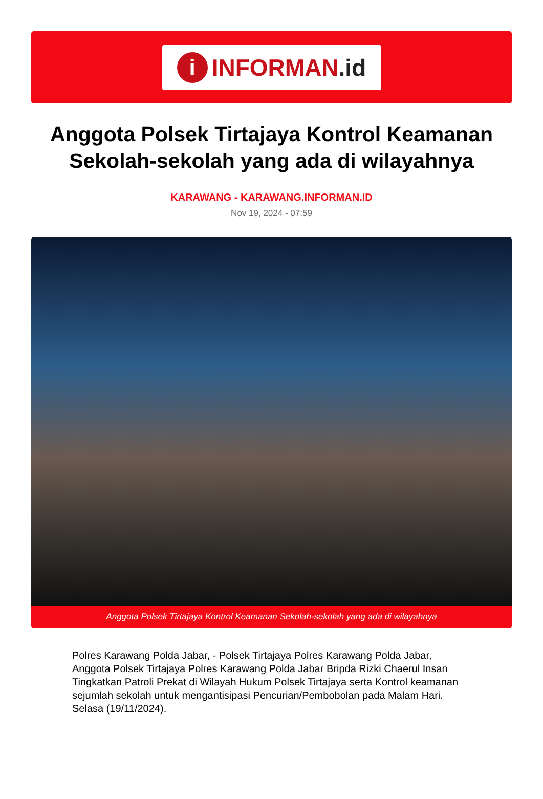i
INFORMAN.id
Anggota Polsek Tirtajaya Kontrol Keamanan Sekolah-sekolah yang ada di wilayahnya
KARAWANG - KARAWANG.INFORMAN.ID
Nov 19, 2024 - 07:59
Anggota Polsek Tirtajaya Kontrol Keamanan Sekolah-sekolah yang ada di wilayahnya
Polres Karawang Polda Jabar, - Polsek Tirtajaya Polres Karawang Polda Jabar, Anggota Polsek Tirtajaya Polres Karawang Polda Jabar Bripda Rizki Chaerul Insan Tingkatkan Patroli Prekat di Wilayah Hukum Polsek Tirtajaya serta Kontrol keamanan sejumlah sekolah untuk mengantisipasi Pencurian/Pembobolan pada Malam Hari. Selasa (19/11/2024).